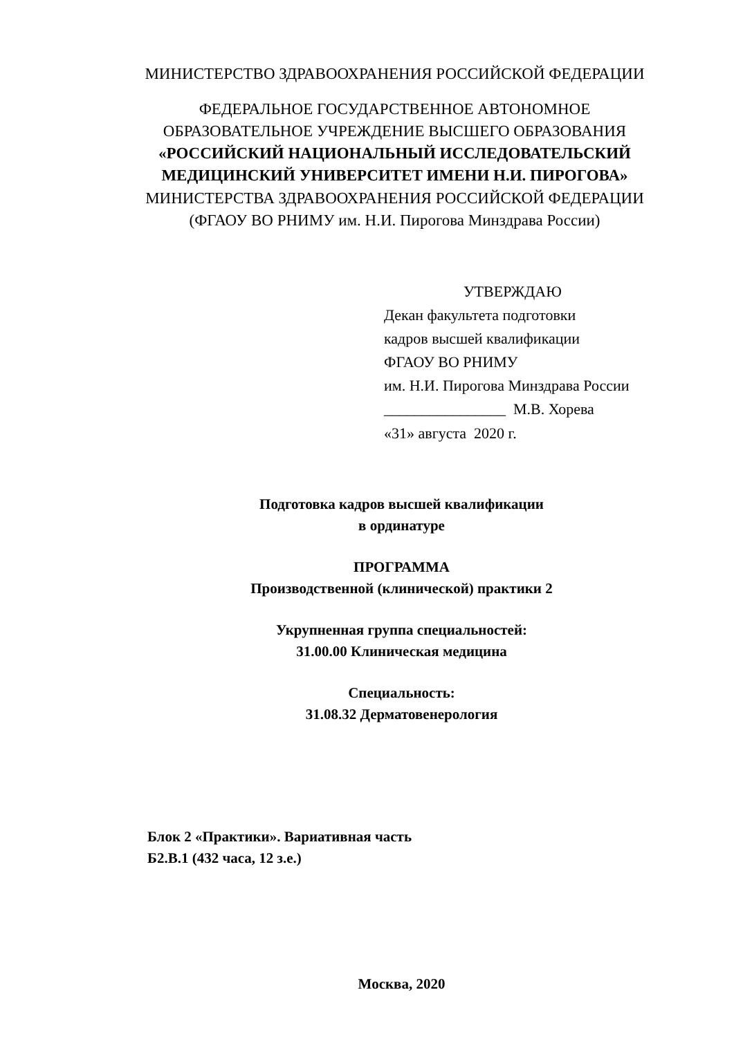МИНИСТЕРСТВО ЗДРАВООХРАНЕНИЯ РОССИЙСКОЙ ФЕДЕРАЦИИ
ФЕДЕРАЛЬНОЕ ГОСУДАРСТВЕННОЕ АВТОНОМНОЕ
ОБРАЗОВАТЕЛЬНОЕ УЧРЕЖДЕНИЕ ВЫСШЕГО ОБРАЗОВАНИЯ
«РОССИЙСКИЙ НАЦИОНАЛЬНЫЙ ИССЛЕДОВАТЕЛЬСКИЙ
МЕДИЦИНСКИЙ УНИВЕРСИТЕТ ИМЕНИ Н.И. ПИРОГОВА»
МИНИСТЕРСТВА ЗДРАВООХРАНЕНИЯ РОССИЙСКОЙ ФЕДЕРАЦИИ
(ФГАОУ ВО РНИМУ им. Н.И. Пирогова Минздрава России)
УТВЕРЖДАЮ
Декан факультета подготовки
кадров высшей квалификации
ФГАОУ ВО РНИМУ
им. Н.И. Пирогова Минздрава России
________________ М.В. Хорева
«31» августа 2020 г.
Подготовка кадров высшей квалификации
в ординатуре
ПРОГРАММА
Производственной (клинической) практики 2
Укрупненная группа специальностей:
31.00.00 Клиническая медицина
Специальность:
31.08.32 Дерматовенерология
Блок 2 «Практики». Вариативная часть
Б2.В.1 (432 часа, 12 з.е.)
Москва, 2020